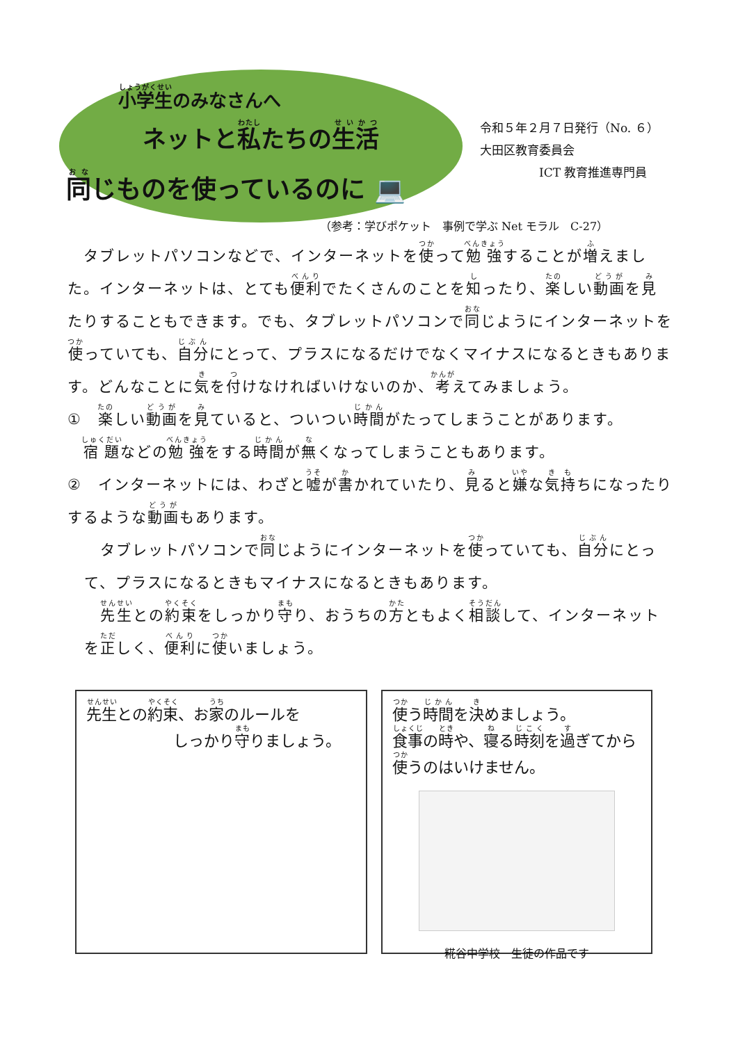小学生のみなさんへ
ネットと私たちの生活
同じものを使っているのに 💻
令和５年２月７日発行（No. ６）
大田区教育委員会
　　　　　ICT 教育推進専門員
（参考：学びポケット　事例で学ぶ Net モラル　C-27）
　タブレットパソコンなどで、インターネットを使って勉強することが増えました。インターネットは、とても便利でたくさんのことを知ったり、楽しい動画を見たりすることもできます。でも、タブレットパソコンで同じようにインターネットを使っていても、自分にとって、プラスになるだけでなくマイナスになるときもあります。どんなことに気を付けなければいけないのか、考えてみましょう。
①　楽しい動画を見ていると、ついつい時間がたってしまうことがあります。
　宿題などの勉強をする時間が無くなってしまうこともあります。
②　インターネットには、わざと嘘が書かれていたり、見ると嫌な気持ちになったりするような動画もあります。
　タブレットパソコンで同じようにインターネットを使っていても、自分にとって、プラスになるときもマイナスになるときもあります。
　先生との約束をしっかり守り、おうちの方ともよく相談して、インターネットを正しく、便利に使いましょう。
先生との約束、お家のルールを
しっかり守りましょう。
使う時間を決めましょう。
食事の時や、寝る時刻を過ぎてから使うのはいけません。
糀谷中学校　生徒の作品です